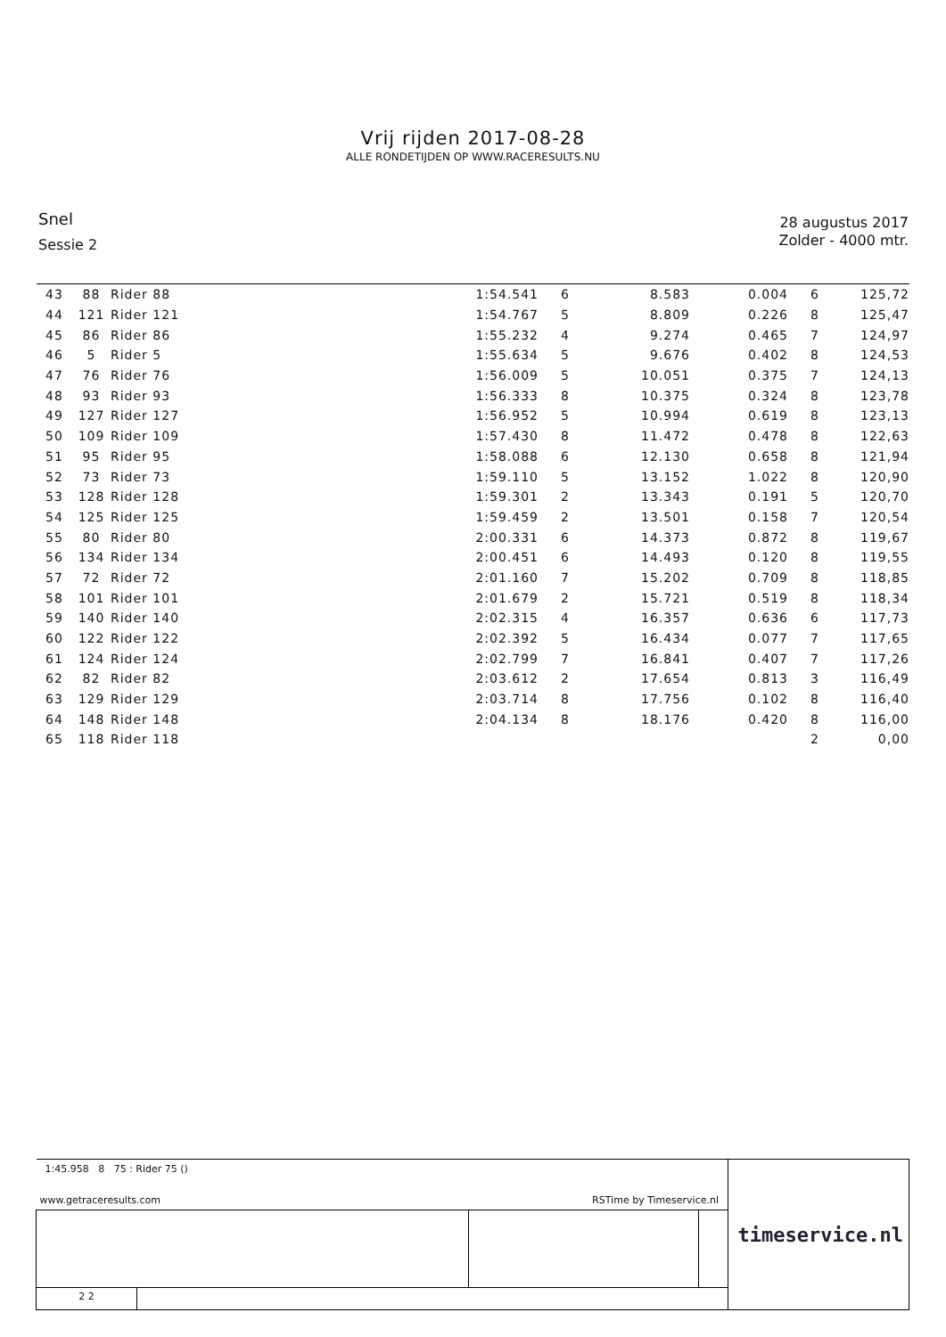Vrij rijden 2017-08-28
ALLE RONDETIJDEN OP WWW.RACERESULTS.NU
Snel
Sessie 2
28 augustus 2017
Zolder - 4000 mtr.
| 43 | 88 | Rider 88 | 1:54.541 | 6 | 8.583 | 0.004 | 6 | 125,72 |
| 44 | 121 | Rider 121 | 1:54.767 | 5 | 8.809 | 0.226 | 8 | 125,47 |
| 45 | 86 | Rider 86 | 1:55.232 | 4 | 9.274 | 0.465 | 7 | 124,97 |
| 46 | 5 | Rider 5 | 1:55.634 | 5 | 9.676 | 0.402 | 8 | 124,53 |
| 47 | 76 | Rider 76 | 1:56.009 | 5 | 10.051 | 0.375 | 7 | 124,13 |
| 48 | 93 | Rider 93 | 1:56.333 | 8 | 10.375 | 0.324 | 8 | 123,78 |
| 49 | 127 | Rider 127 | 1:56.952 | 5 | 10.994 | 0.619 | 8 | 123,13 |
| 50 | 109 | Rider 109 | 1:57.430 | 8 | 11.472 | 0.478 | 8 | 122,63 |
| 51 | 95 | Rider 95 | 1:58.088 | 6 | 12.130 | 0.658 | 8 | 121,94 |
| 52 | 73 | Rider 73 | 1:59.110 | 5 | 13.152 | 1.022 | 8 | 120,90 |
| 53 | 128 | Rider 128 | 1:59.301 | 2 | 13.343 | 0.191 | 5 | 120,70 |
| 54 | 125 | Rider 125 | 1:59.459 | 2 | 13.501 | 0.158 | 7 | 120,54 |
| 55 | 80 | Rider 80 | 2:00.331 | 6 | 14.373 | 0.872 | 8 | 119,67 |
| 56 | 134 | Rider 134 | 2:00.451 | 6 | 14.493 | 0.120 | 8 | 119,55 |
| 57 | 72 | Rider 72 | 2:01.160 | 7 | 15.202 | 0.709 | 8 | 118,85 |
| 58 | 101 | Rider 101 | 2:01.679 | 2 | 15.721 | 0.519 | 8 | 118,34 |
| 59 | 140 | Rider 140 | 2:02.315 | 4 | 16.357 | 0.636 | 6 | 117,73 |
| 60 | 122 | Rider 122 | 2:02.392 | 5 | 16.434 | 0.077 | 7 | 117,65 |
| 61 | 124 | Rider 124 | 2:02.799 | 7 | 16.841 | 0.407 | 7 | 117,26 |
| 62 | 82 | Rider 82 | 2:03.612 | 2 | 17.654 | 0.813 | 3 | 116,49 |
| 63 | 129 | Rider 129 | 2:03.714 | 8 | 17.756 | 0.102 | 8 | 116,40 |
| 64 | 148 | Rider 148 | 2:04.134 | 8 | 18.176 | 0.420 | 8 | 116,00 |
| 65 | 118 | Rider 118 | | | | | 2 | 0,00 |
| 1:45.958 8 75 : Rider 75 () www.getraceresults.com RSTime by Timeservice.nl | | | | timeservice.nl |
| 2 2 | | | | |